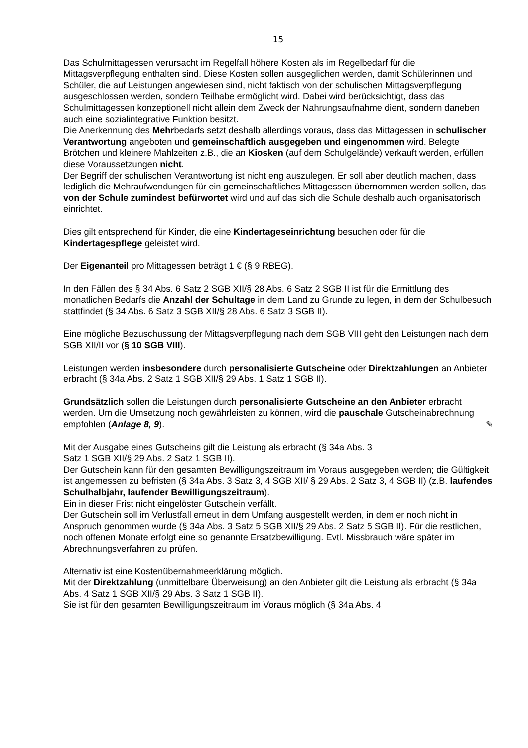15
Das Schulmittagessen verursacht im Regelfall höhere Kosten als im Regelbedarf für die Mittagsverpflegung enthalten sind. Diese Kosten sollen ausgeglichen werden, damit Schülerinnen und Schüler, die auf Leistungen angewiesen sind, nicht faktisch von der schulischen Mittagsverpflegung ausgeschlossen werden, sondern Teilhabe ermöglicht wird. Dabei wird berücksichtigt, dass das Schulmittagessen konzeptionell nicht allein dem Zweck der Nahrungsaufnahme dient, sondern daneben auch eine sozialintegrative Funktion besitzt.
Die Anerkennung des Mehrbedarfs setzt deshalb allerdings voraus, dass das Mittagessen in schulischer Verantwortung angeboten und gemeinschaftlich ausgegeben und eingenommen wird. Belegte Brötchen und kleinere Mahlzeiten z.B., die an Kiosken (auf dem Schulgelände) verkauft werden, erfüllen diese Voraussetzungen nicht.
Der Begriff der schulischen Verantwortung ist nicht eng auszulegen. Er soll aber deutlich machen, dass lediglich die Mehraufwendungen für ein gemeinschaftliches Mittagessen übernommen werden sollen, das von der Schule zumindest befürwortet wird und auf das sich die Schule deshalb auch organisatorisch einrichtet.
Dies gilt entsprechend für Kinder, die eine Kindertageseinrichtung besuchen oder für die Kindertagespflege geleistet wird.
Der Eigenanteil pro Mittagessen beträgt 1 € (§ 9 RBEG).
In den Fällen des § 34 Abs. 6 Satz 2 SGB XII/§ 28 Abs. 6 Satz 2 SGB II ist für die Ermittlung des monatlichen Bedarfs die Anzahl der Schultage in dem Land zu Grunde zu legen, in dem der Schulbesuch stattfindet (§ 34 Abs. 6 Satz 3 SGB XII/§ 28 Abs. 6 Satz 3 SGB II).
Eine mögliche Bezuschussung der Mittagsverpflegung nach dem SGB VIII geht den Leistungen nach dem SGB XII/II vor (§ 10 SGB VIII).
Leistungen werden insbesondere durch personalisierte Gutscheine oder Direktzahlungen an Anbieter erbracht (§ 34a Abs. 2 Satz 1 SGB XII/§ 29 Abs. 1 Satz 1 SGB II).
Grundsätzlich sollen die Leistungen durch personalisierte Gutscheine an den Anbieter erbracht werden. Um die Umsetzung noch gewährleisten zu können, wird die pauschale Gutscheinabrechnung empfohlen (Anlage 8, 9). ✎
Mit der Ausgabe eines Gutscheins gilt die Leistung als erbracht (§ 34a Abs. 3
Satz 1 SGB XII/§ 29 Abs. 2 Satz 1 SGB II).
Der Gutschein kann für den gesamten Bewilligungszeitraum im Voraus ausgegeben werden; die Gültigkeit ist angemessen zu befristen (§ 34a Abs. 3 Satz 3, 4 SGB XII/ § 29 Abs. 2 Satz 3, 4 SGB II) (z.B. laufendes Schulhalbjahr, laufender Bewilligungszeitraum).
Ein in dieser Frist nicht eingelöster Gutschein verfällt.
Der Gutschein soll im Verlustfall erneut in dem Umfang ausgestellt werden, in dem er noch nicht in Anspruch genommen wurde (§ 34a Abs. 3 Satz 5 SGB XII/§ 29 Abs. 2 Satz 5 SGB II). Für die restlichen, noch offenen Monate erfolgt eine so genannte Ersatzbewilligung. Evtl. Missbrauch wäre später im Abrechnungsverfahren zu prüfen.
Alternativ ist eine Kostenübernahmeerklärung möglich.
Mit der Direktzahlung (unmittelbare Überweisung) an den Anbieter gilt die Leistung als erbracht (§ 34a Abs. 4 Satz 1 SGB XII/§ 29 Abs. 3 Satz 1 SGB II).
Sie ist für den gesamten Bewilligungszeitraum im Voraus möglich (§ 34a Abs. 4